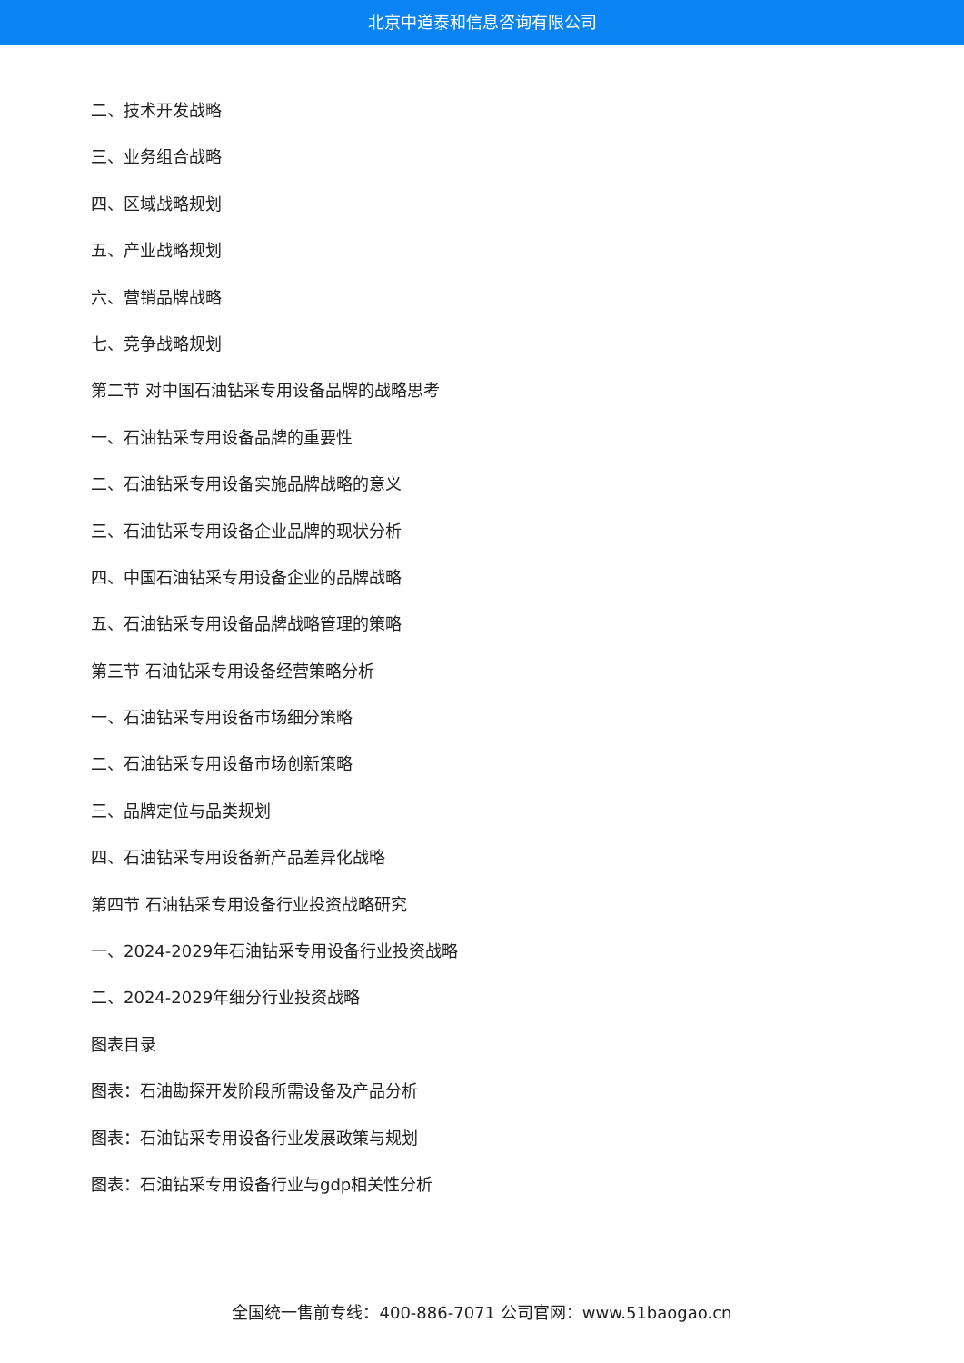北京中道泰和信息咨询有限公司
二、技术开发战略
三、业务组合战略
四、区域战略规划
五、产业战略规划
六、营销品牌战略
七、竞争战略规划
第二节 对中国石油钻采专用设备品牌的战略思考
一、石油钻采专用设备品牌的重要性
二、石油钻采专用设备实施品牌战略的意义
三、石油钻采专用设备企业品牌的现状分析
四、中国石油钻采专用设备企业的品牌战略
五、石油钻采专用设备品牌战略管理的策略
第三节 石油钻采专用设备经营策略分析
一、石油钻采专用设备市场细分策略
二、石油钻采专用设备市场创新策略
三、品牌定位与品类规划
四、石油钻采专用设备新产品差异化战略
第四节 石油钻采专用设备行业投资战略研究
一、2024-2029年石油钻采专用设备行业投资战略
二、2024-2029年细分行业投资战略
图表目录
图表：石油勘探开发阶段所需设备及产品分析
图表：石油钻采专用设备行业发展政策与规划
图表：石油钻采专用设备行业与gdp相关性分析
全国统一售前专线：400-886-7071 公司官网：www.51baogao.cn